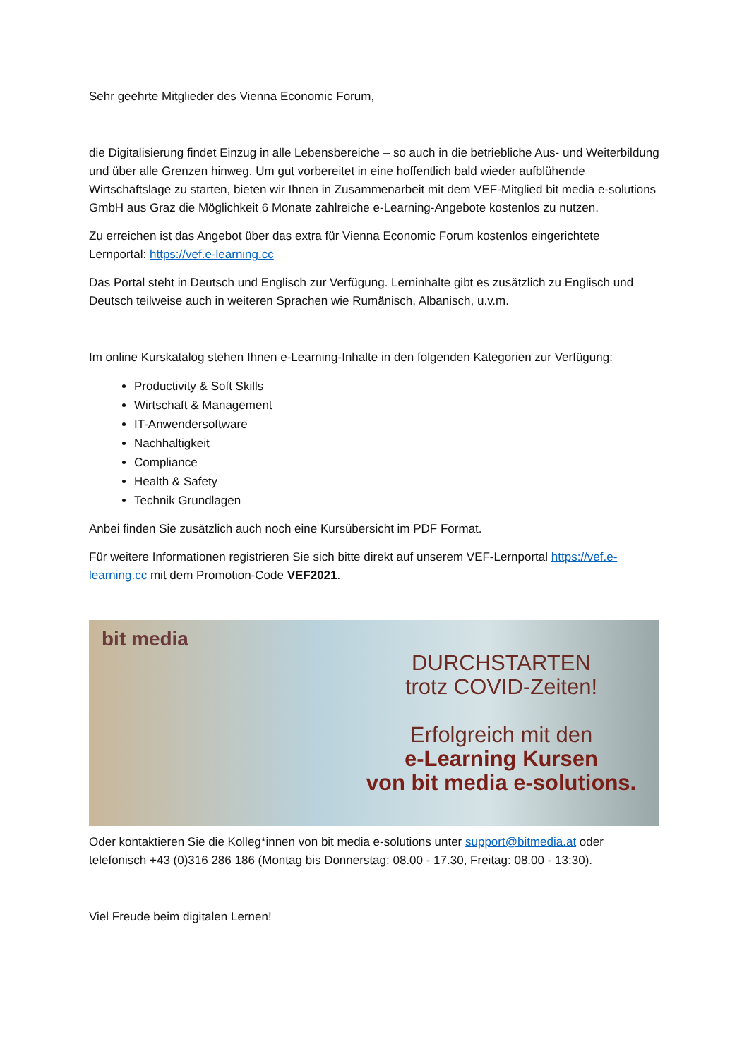Sehr geehrte Mitglieder des Vienna Economic Forum,
die Digitalisierung findet Einzug in alle Lebensbereiche – so auch in die betriebliche Aus- und Weiterbildung und über alle Grenzen hinweg. Um gut vorbereitet in eine hoffentlich bald wieder aufblühende Wirtschaftslage zu starten, bieten wir Ihnen in Zusammenarbeit mit dem VEF-Mitglied bit media e-solutions GmbH aus Graz die Möglichkeit 6 Monate zahlreiche e-Learning-Angebote kostenlos zu nutzen.
Zu erreichen ist das Angebot über das extra für Vienna Economic Forum kostenlos eingerichtete Lernportal: https://vef.e-learning.cc
Das Portal steht in Deutsch und Englisch zur Verfügung. Lerninhalte gibt es zusätzlich zu Englisch und Deutsch teilweise auch in weiteren Sprachen wie Rumänisch, Albanisch, u.v.m.
Im online Kurskatalog stehen Ihnen e-Learning-Inhalte in den folgenden Kategorien zur Verfügung:
Productivity & Soft Skills
Wirtschaft & Management
IT-Anwendersoftware
Nachhaltigkeit
Compliance
Health & Safety
Technik Grundlagen
Anbei finden Sie zusätzlich auch noch eine Kursübersicht im PDF Format.
Für weitere Informationen registrieren Sie sich bitte direkt auf unserem VEF-Lernportal https://vef.e-learning.cc mit dem Promotion-Code VEF2021.
bit media
DURCHSTARTEN
trotz COVID-Zeiten!
Erfolgreich mit den
e-Learning Kursen
von bit media e-solutions.
Oder kontaktieren Sie die Kolleg*innen von bit media e-solutions unter support@bitmedia.at oder telefonisch +43 (0)316 286 186 (Montag bis Donnerstag: 08.00 - 17.30, Freitag: 08.00 - 13:30).
Viel Freude beim digitalen Lernen!